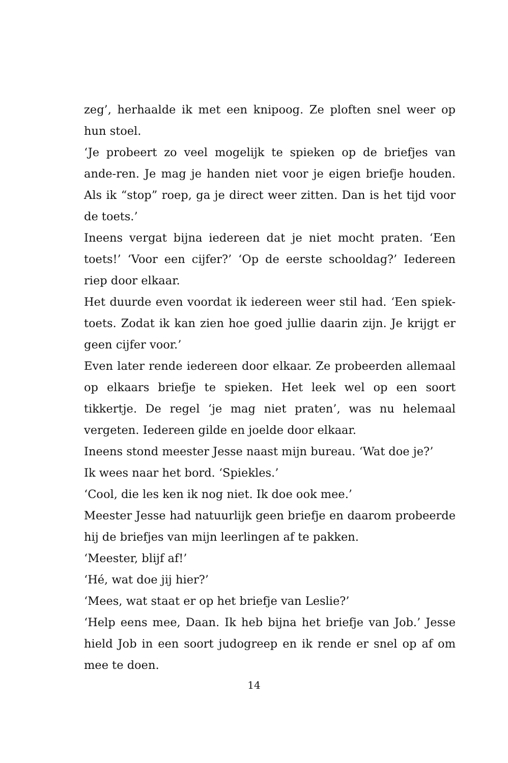zeg’, herhaalde ik met een knipoog. Ze ploften snel weer op hun stoel.
‘Je probeert zo veel mogelijk te spieken op de briefjes van ande-ren. Je mag je handen niet voor je eigen briefje houden. Als ik “stop” roep, ga je direct weer zitten. Dan is het tijd voor de toets.’
Ineens vergat bijna iedereen dat je niet mocht praten. ‘Een toets!’ ‘Voor een cijfer?’ ‘Op de eerste schooldag?’ Iedereen riep door elkaar.
Het duurde even voordat ik iedereen weer stil had. ‘Een spiek-toets. Zodat ik kan zien hoe goed jullie daarin zijn. Je krijgt er geen cijfer voor.’
Even later rende iedereen door elkaar. Ze probeerden allemaal op elkaars briefje te spieken. Het leek wel op een soort tikkertje. De regel ‘je mag niet praten’, was nu helemaal vergeten. Iedereen gilde en joelde door elkaar.
Ineens stond meester Jesse naast mijn bureau. ‘Wat doe je?’
Ik wees naar het bord. ‘Spiekles.’
‘Cool, die les ken ik nog niet. Ik doe ook mee.’
Meester Jesse had natuurlijk geen briefje en daarom probeerde hij de briefjes van mijn leerlingen af te pakken.
‘Meester, blijf af!’
‘Hé, wat doe jij hier?’
‘Mees, wat staat er op het briefje van Leslie?’
‘Help eens mee, Daan. Ik heb bijna het briefje van Job.’ Jesse hield Job in een soort judogreep en ik rende er snel op af om mee te doen.
14